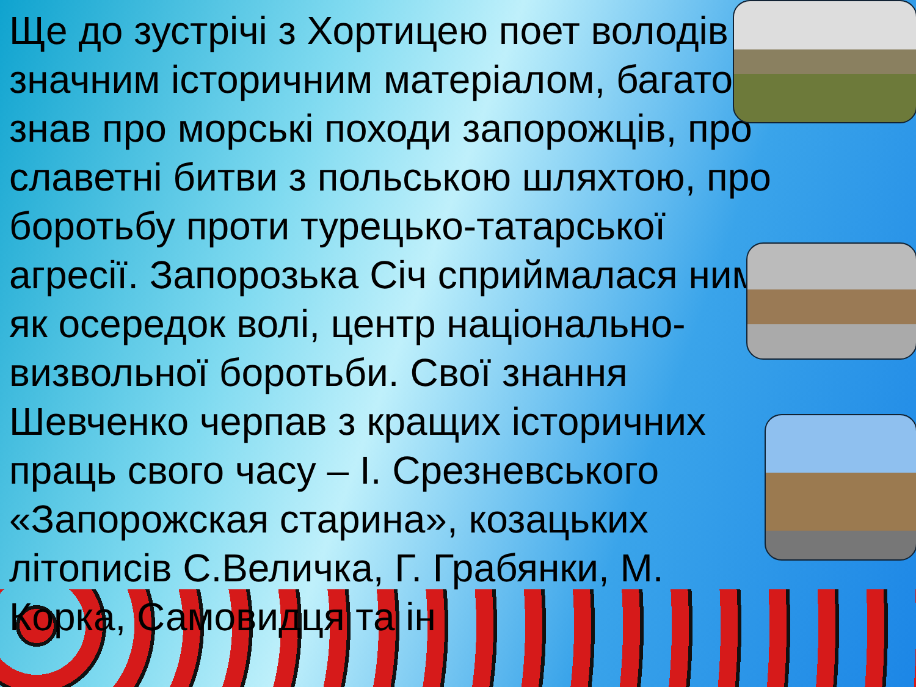Ще до зустрічі з Хортицею поет володів значним історичним матеріалом, багато знав про морські походи запорожців, про славетні битви з польською шляхтою, про боротьбу проти турецько-татарської агресії. Запорозька Січ сприймалася ним як осередок волі, центр національно-визвольної боротьби. Свої знання Шевченко черпав з кращих історичних праць свого часу – І. Срезневського «Запорожская старина», козацьких літописів С.Величка, Г. Грабянки, М. Корка, Самовидця та ін